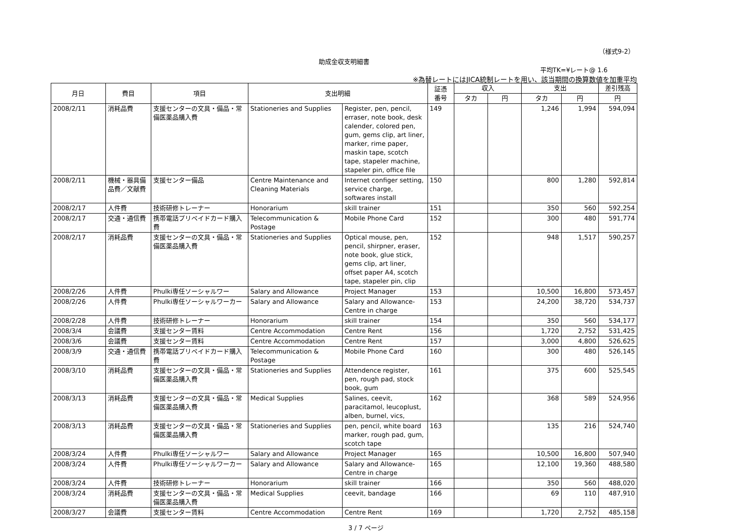（様式9-2）
助成金収支明細書
平均TK=¥レート@ 1.6
※為替レートにはJICA統制レートを用い、該当期間の換算数値を加重平均
| 月日 | 費目 | 項目 | 支出明細 | | 証憑 番号 | 収入 | | 支出 | | 差引残高 |
| --- | --- | --- | --- | --- | --- | --- | --- | --- | --- | --- |
| | | | | | | タカ | 円 | タカ | 円 | 円 |
| 2008/2/11 | 消耗品費 | 支援センターの文具・備品・常備医薬品購入費 | Stationeries and Supplies | Register, pen, pencil, erraser, note book, desk calender, colored pen, gum, gems clip, art liner, marker, rime paper, maskin tape, scotch tape, stapeler machine, stapeler pin, office file | 149 | | | 1,246 | 1,994 | 594,094 |
| 2008/2/11 | 機械・器具備品費／文献費 | 支援センター備品 | Centre Maintenance and Cleaning Materials | Internet configer setting, service charge, softwares install | 150 | | | 800 | 1,280 | 592,814 |
| 2008/2/17 | 人件費 | 技術研修トレーナー | Honorarium | skill trainer | 151 | | | 350 | 560 | 592,254 |
| 2008/2/17 | 交通・通信費 | 携帯電話プリペイドカード購入費 | Telecommunication & Postage | Mobile Phone Card | 152 | | | 300 | 480 | 591,774 |
| 2008/2/17 | 消耗品費 | 支援センターの文具・備品・常備医薬品購入費 | Stationeries and Supplies | Optical mouse, pen, pencil, shirpner, eraser, note book, glue stick, gems clip, art liner, offset paper A4, scotch tape, stapeler pin, clip | 152 | | | 948 | 1,517 | 590,257 |
| 2008/2/26 | 人件費 | Phulki専任ソーシャルワー | Salary and Allowance | Project Manager | 153 | | | 10,500 | 16,800 | 573,457 |
| 2008/2/26 | 人件費 | Phulki専任ソーシャルワーカー | Salary and Allowance | Salary and Allowance-Centre in charge | 153 | | | 24,200 | 38,720 | 534,737 |
| 2008/2/28 | 人件費 | 技術研修トレーナー | Honorarium | skill trainer | 154 | | | 350 | 560 | 534,177 |
| 2008/3/4 | 会議費 | 支援センター賃料 | Centre Accommodation | Centre Rent | 156 | | | 1,720 | 2,752 | 531,425 |
| 2008/3/6 | 会議費 | 支援センター賃料 | Centre Accommodation | Centre Rent | 157 | | | 3,000 | 4,800 | 526,625 |
| 2008/3/9 | 交通・通信費 | 携帯電話プリペイドカード購入費 | Telecommunication & Postage | Mobile Phone Card | 160 | | | 300 | 480 | 526,145 |
| 2008/3/10 | 消耗品費 | 支援センターの文具・備品・常備医薬品購入費 | Stationeries and Supplies | Attendence register, pen, rough pad, stock book, gum | 161 | | | 375 | 600 | 525,545 |
| 2008/3/13 | 消耗品費 | 支援センターの文具・備品・常備医薬品購入費 | Medical Supplies | Salines, ceevit, paracitamol, leucoplust, alben, burnel, vics, | 162 | | | 368 | 589 | 524,956 |
| 2008/3/13 | 消耗品費 | 支援センターの文具・備品・常備医薬品購入費 | Stationeries and Supplies | pen, pencil, white board marker, rough pad, gum, scotch tape | 163 | | | 135 | 216 | 524,740 |
| 2008/3/24 | 人件費 | Phulki専任ソーシャルワー | Salary and Allowance | Project Manager | 165 | | | 10,500 | 16,800 | 507,940 |
| 2008/3/24 | 人件費 | Phulki専任ソーシャルワーカー | Salary and Allowance | Salary and Allowance-Centre in charge | 165 | | | 12,100 | 19,360 | 488,580 |
| 2008/3/24 | 人件費 | 技術研修トレーナー | Honorarium | skill trainer | 166 | | | 350 | 560 | 488,020 |
| 2008/3/24 | 消耗品費 | 支援センターの文具・備品・常備医薬品購入費 | Medical Supplies | ceevit, bandage | 166 | | | 69 | 110 | 487,910 |
| 2008/3/27 | 会議費 | 支援センター賃料 | Centre Accommodation | Centre Rent | 169 | | | 1,720 | 2,752 | 485,158 |
3 / 7 ページ